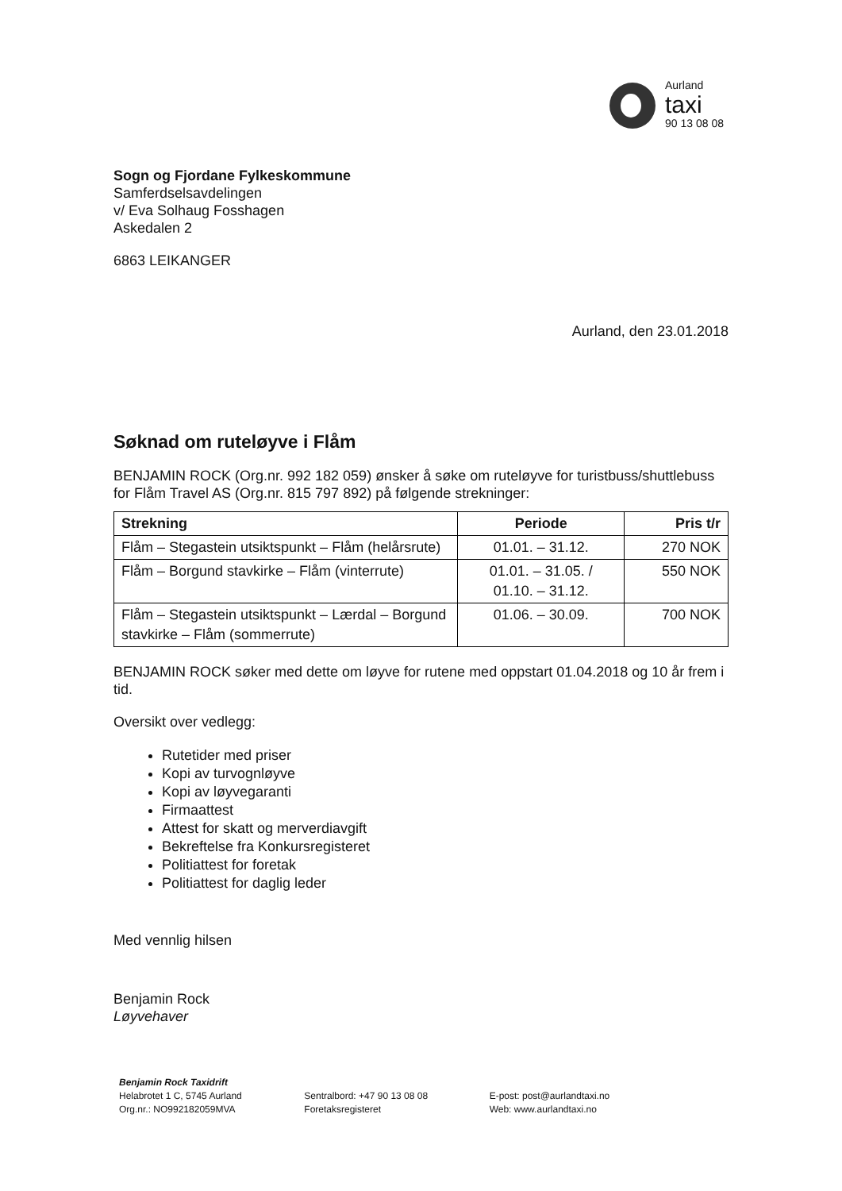Aurland
taxi
90 13 08 08
Sogn og Fjordane Fylkeskommune
Samferdselsavdelingen
v/ Eva Solhaug Fosshagen
Askedalen 2
6863 LEIKANGER
Aurland, den 23.01.2018
Søknad om ruteløyve i Flåm
BENJAMIN ROCK (Org.nr. 992 182 059) ønsker å søke om ruteløyve for turistbuss/shuttlebuss for Flåm Travel AS (Org.nr. 815 797 892) på følgende strekninger:
| Strekning | Periode | Pris t/r |
| --- | --- | --- |
| Flåm – Stegastein utsiktspunkt – Flåm (helårsrute) | 01.01. – 31.12. | 270 NOK |
| Flåm – Borgund stavkirke – Flåm (vinterrute) | 01.01. – 31.05. / 01.10. – 31.12. | 550 NOK |
| Flåm – Stegastein utsiktspunkt – Lærdal – Borgund stavkirke – Flåm (sommerrute) | 01.06. – 30.09. | 700 NOK |
BENJAMIN ROCK søker med dette om løyve for rutene med oppstart 01.04.2018 og 10 år frem i tid.
Oversikt over vedlegg:
Rutetider med priser
Kopi av turvognløyve
Kopi av løyvegaranti
Firmaattest
Attest for skatt og merverdiavgift
Bekreftelse fra Konkursregisteret
Politiattest for foretak
Politiattest for daglig leder
Med vennlig hilsen
Benjamin Rock
Løyvehaver
Benjamin Rock Taxidrift
Helabrotet 1 C, 5745 Aurland
Org.nr.: NO992182059MVA
Sentralbord: +47 90 13 08 08
Foretaksregisteret
E-post: post@aurlandtaxi.no
Web: www.aurlandtaxi.no